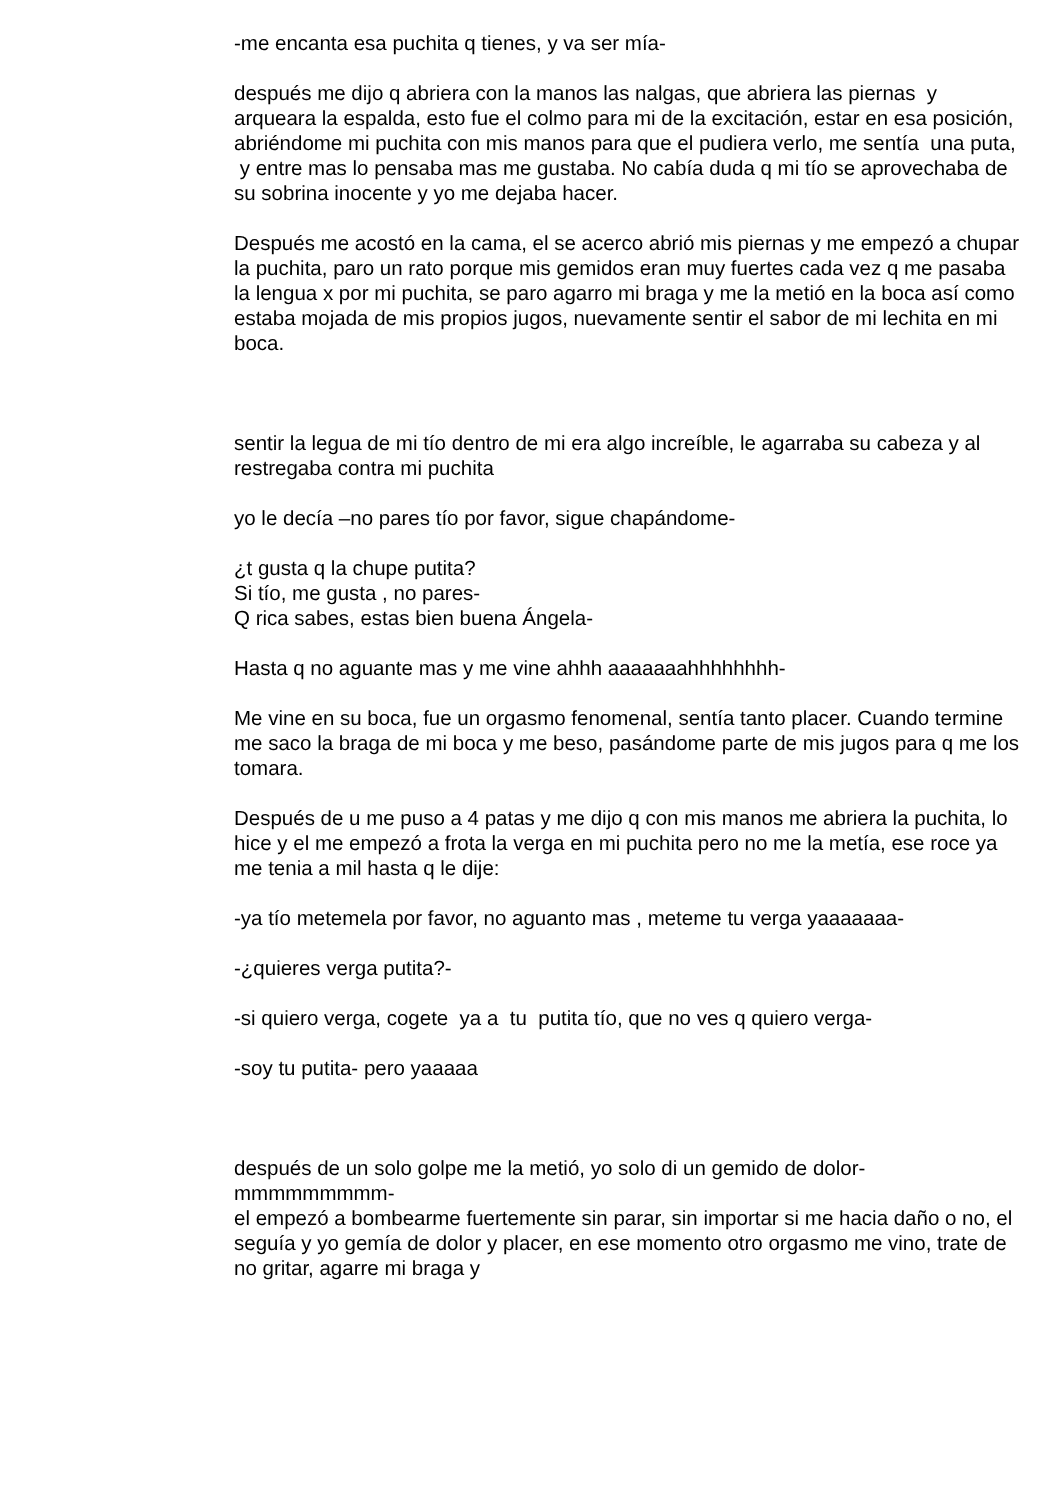-me encanta esa puchita q tienes, y va ser mía-
después me dijo q abriera con la manos las nalgas, que abriera las piernas y arqueara la espalda, esto fue el colmo para mi de la excitación, estar en esa posición, abriéndome mi puchita con mis manos para que el pudiera verlo, me sentía una puta, y entre mas lo pensaba mas me gustaba. No cabía duda q mi tío se aprovechaba de su sobrina inocente y yo me dejaba hacer.
Después me acostó en la cama, el se acerco abrió mis piernas y me empezó a chupar la puchita, paro un rato porque mis gemidos eran muy fuertes cada vez q me pasaba la lengua x por mi puchita, se paro agarro mi braga y me la metió en la boca así como estaba mojada de mis propios jugos, nuevamente sentir el sabor de mi lechita en mi boca.
sentir la legua de mi tío dentro de mi era algo increíble, le agarraba su cabeza y al restregaba contra mi puchita
yo le decía –no pares tío por favor, sigue chapándome-
¿t gusta q la chupe putita?
Si tío, me gusta , no pares-
Q rica sabes, estas bien buena Ángela-
Hasta q no aguante mas y me vine ahhh aaaaaaahhhhhhhh-
Me vine en su boca, fue un orgasmo fenomenal, sentía tanto placer. Cuando termine me saco la braga de mi boca y me beso, pasándome parte de mis jugos para q me los tomara.
Después de u me puso a 4 patas y me dijo q con mis manos me abriera la puchita, lo hice y el me empezó a frota la verga en mi puchita pero no me la metía, ese roce ya me tenia a mil hasta q le dije:
-ya tío metemela por favor, no aguanto mas , meteme tu verga yaaaaaaa-
-¿quieres verga putita?-
-si quiero verga, cogete ya a tu putita tío, que no ves q quiero verga-
-soy tu putita- pero yaaaaa
después de un solo golpe me la metió, yo solo di un gemido de dolor-mmmmmmmmm-
el empezó a bombearme fuertemente sin parar, sin importar si me hacia daño o no, el seguía y yo gemía de dolor y placer, en ese momento otro orgasmo me vino, trate de no gritar, agarre mi braga y